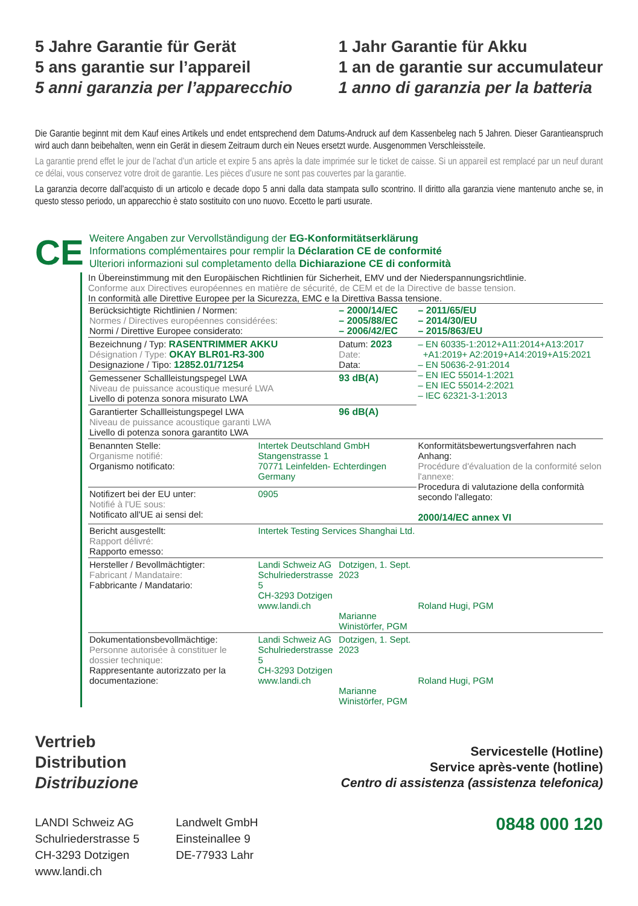5 Jahre Garantie für Gerät
5 ans garantie sur l’appareil
5 anni garanzia per l’apparecchio
1 Jahr Garantie für Akku
1 an de garantie sur accumulateur
1 anno di garanzia per la batteria
Die Garantie beginnt mit dem Kauf eines Artikels und endet entsprechend dem Datums-Andruck auf dem Kassenbeleg nach 5 Jahren. Dieser Garantieanspruch wird auch dann beibehalten, wenn ein Gerät in diesem Zeitraum durch ein Neues ersetzt wurde. Ausgenommen Verschleissteile.
La garantie prend effet le jour de l’achat d’un article et expire 5 ans après la date imprimée sur le ticket de caisse. Si un appareil est remplacé par un neuf durant ce délai, vous conservez votre droit de garantie. Les pièces d’usure ne sont pas couvertes par la garantie.
La garanzia decorre dall’acquisto di un articolo e decade dopo 5 anni dalla data stampata sullo scontrino. Il diritto alla garanzia viene mantenuto anche se, in questo stesso periodo, un apparecchio è stato sostituito con uno nuovo. Eccetto le parti usurate.
CE
Weitere Angaben zur Vervollständigung der EG-Konformitätserklärung
Informations complémentaires pour remplir la Déclaration CE de conformité
Ulteriori informazioni sul completamento della Dichiarazione CE di conformità
In Übereinstimmung mit den Europäischen Richtlinien für Sicherheit, EMV und der Niederspannungsrichtlinie.
Conforme aux Directives européennes en matière de sécurité, de CEM et de la Directive de basse tension.
In conformità alle Direttive Europee per la Sicurezza, EMC e la Direttiva Bassa tensione.
| Berücksichtigte Richtlinien / Normen: Normes / Directives européennes considérées: Normi / Direttive Europee considerato: | | – 2000/14/EC – 2005/88/EC – 2006/42/EC | – 2011/65/EU – 2014/30/EU – 2015/863/EU | |
| Bezeichnung / Typ: RASENTRIMMER AKKU Désignation / Type: OKAY BLR01-R3-300 Designazione / Tipo: 12852.01/71254 | | Datum: 2023 Date: Data: | – EN 60335-1:2012+A11:2014+A13:2017 +A1:2019+ A2:2019+A14:2019+A15:2021 – EN 50636-2-91:2014 – EN IEC 55014-1:2021 – EN IEC 55014-2:2021 – IEC 62321-3-1:2013 | |
| Gemessener Schallleistungspegel LWA Niveau de puissance acoustique mesuré LWA Livello di potenza sonora misurato LWA | | 93 dB(A) | | |
| Garantierter Schallleistungspegel LWA Niveau de puissance acoustique garanti LWA Livello di potenza sonora garantito LWA | | 96 dB(A) | | |
| Benannten Stelle: Organisme notifié: Organismo notificato: | Intertek Deutschland GmbH Stangenstrasse 1 70771 Leinfelden- Echterdingen Germany | | Konformitätsbewertungsverfahren nach Anhang: Procédure d'évaluation de la conformité selon l'annexe: Procedura di valutazione della conformità secondo l'allegato: 2000/14/EC annex VI | |
| Notifizert bei der EU unter: Notifié à l'UE sous: Notificato all'UE ai sensi del: | 0905 | | | |
| Bericht ausgestellt: Rapport délivré: Rapporto emesso: | Intertek Testing Services Shanghai Ltd. | | | |
| Hersteller / Bevollmächtigter: Fabricant / Mandataire: Fabbricante / Mandatario: | Landi Schweiz AG Schulriederstrasse 5 CH-3293 Dotzigen www.landi.ch | Dotzigen, 1. Sept. 2023 Marianne Winistörfer, PGM | | Roland Hugi, PGM |
| Dokumentationsbevollmächtige: Personne autorisée à constituer le dossier technique: Rappresentante autorizzato per la documentazione: | Landi Schweiz AG Schulriederstrasse 5 CH-3293 Dotzigen www.landi.ch | Dotzigen, 1. Sept. 2023 Marianne Winistörfer, PGM | | Roland Hugi, PGM |
Vertrieb
Distribution
Distribuzione
Servicestelle (Hotline)
Service après-vente (hotline)
Centro di assistenza (assistenza telefonica)
LANDI Schweiz AG
Schulriederstrasse 5
CH-3293 Dotzigen
www.landi.ch
Landwelt GmbH
Einsteinallee 9
DE-77933 Lahr
0848 000 120